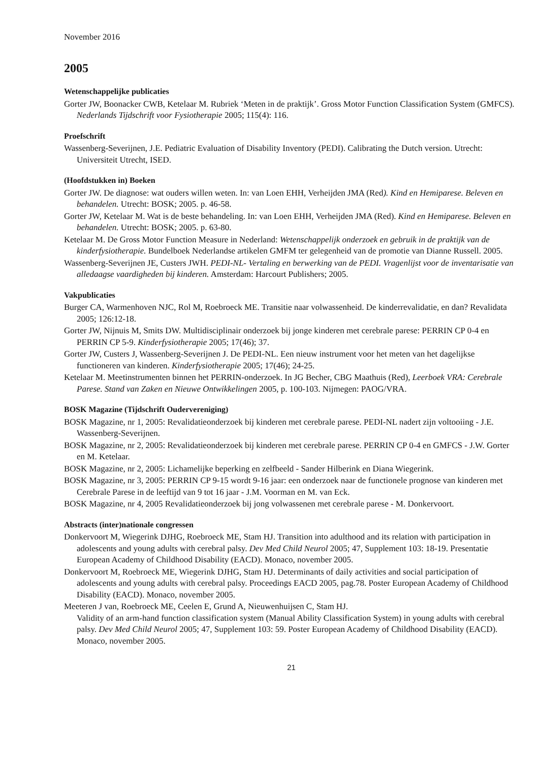November 2016
2005
Wetenschappelijke publicaties
Gorter JW, Boonacker CWB, Ketelaar M. Rubriek ‘Meten in de praktijk’. Gross Motor Function Classification System (GMFCS). Nederlands Tijdschrift voor Fysiotherapie 2005; 115(4): 116.
Proefschrift
Wassenberg-Severijnen, J.E. Pediatric Evaluation of Disability Inventory (PEDI). Calibrating the Dutch version. Utrecht: Universiteit Utrecht, ISED.
(Hoofdstukken in) Boeken
Gorter JW. De diagnose: wat ouders willen weten. In: van Loen EHH, Verheijden JMA (Red). Kind en Hemiparese. Beleven en behandelen. Utrecht: BOSK; 2005. p. 46-58.
Gorter JW, Ketelaar M. Wat is de beste behandeling. In: van Loen EHH, Verheijden JMA (Red). Kind en Hemiparese. Beleven en behandelen. Utrecht: BOSK; 2005. p. 63-80.
Ketelaar M. De Gross Motor Function Measure in Nederland: Wetenschappelijk onderzoek en gebruik in de praktijk van de kinderfysiotherapie. Bundelboek Nederlandse artikelen GMFM ter gelegenheid van de promotie van Dianne Russell. 2005.
Wassenberg-Severijnen JE, Custers JWH. PEDI-NL- Vertaling en berwerking van de PEDI. Vragenlijst voor de inventarisatie van alledaagse vaardigheden bij kinderen. Amsterdam: Harcourt Publishers; 2005.
Vakpublicaties
Burger CA, Warmenhoven NJC, Rol M, Roebroeck ME. Transitie naar volwassenheid. De kinderrevalidatie, en dan? Revalidata 2005; 126:12-18.
Gorter JW, Nijnuis M, Smits DW. Multidisciplinair onderzoek bij jonge kinderen met cerebrale parese: PERRIN CP 0-4 en PERRIN CP 5-9. Kinderfysiotherapie 2005; 17(46); 37.
Gorter JW, Custers J, Wassenberg-Severijnen J. De PEDI-NL. Een nieuw instrument voor het meten van het dagelijkse functioneren van kinderen. Kinderfysiotherapie 2005; 17(46); 24-25.
Ketelaar M. Meetinstrumenten binnen het PERRIN-onderzoek. In JG Becher, CBG Maathuis (Red), Leerboek VRA: Cerebrale Parese. Stand van Zaken en Nieuwe Ontwikkelingen 2005, p. 100-103. Nijmegen: PAOG/VRA.
BOSK Magazine (Tijdschrift Oudervereniging)
BOSK Magazine, nr 1, 2005: Revalidatieonderzoek bij kinderen met cerebrale parese. PEDI-NL nadert zijn voltooiing - J.E. Wassenberg-Severijnen.
BOSK Magazine, nr 2, 2005: Revalidatieonderzoek bij kinderen met cerebrale parese. PERRIN CP 0-4 en GMFCS - J.W. Gorter en M. Ketelaar.
BOSK Magazine, nr 2, 2005: Lichamelijke beperking en zelfbeeld - Sander Hilberink en Diana Wiegerink.
BOSK Magazine, nr 3, 2005: PERRIN CP 9-15 wordt 9-16 jaar: een onderzoek naar de functionele prognose van kinderen met Cerebrale Parese in de leeftijd van 9 tot 16 jaar - J.M. Voorman en M. van Eck.
BOSK Magazine, nr 4, 2005 Revalidatieonderzoek bij jong volwassenen met cerebrale parese - M. Donkervoort.
Abstracts (inter)nationale congressen
Donkervoort M, Wiegerink DJHG, Roebroeck ME, Stam HJ. Transition into adulthood and its relation with participation in adolescents and young adults with cerebral palsy. Dev Med Child Neurol 2005; 47, Supplement 103: 18-19. Presentatie European Academy of Childhood Disability (EACD). Monaco, november 2005.
Donkervoort M, Roebroeck ME, Wiegerink DJHG, Stam HJ. Determinants of daily activities and social participation of adolescents and young adults with cerebral palsy. Proceedings EACD 2005, pag.78. Poster European Academy of Childhood Disability (EACD). Monaco, november 2005.
Meeteren J van, Roebroeck ME, Ceelen E, Grund A, Nieuwenhuijsen C, Stam HJ.
Validity of an arm-hand function classification system (Manual Ability Classification System) in young adults with cerebral palsy. Dev Med Child Neurol 2005; 47, Supplement 103: 59. Poster European Academy of Childhood Disability (EACD). Monaco, november 2005.
21